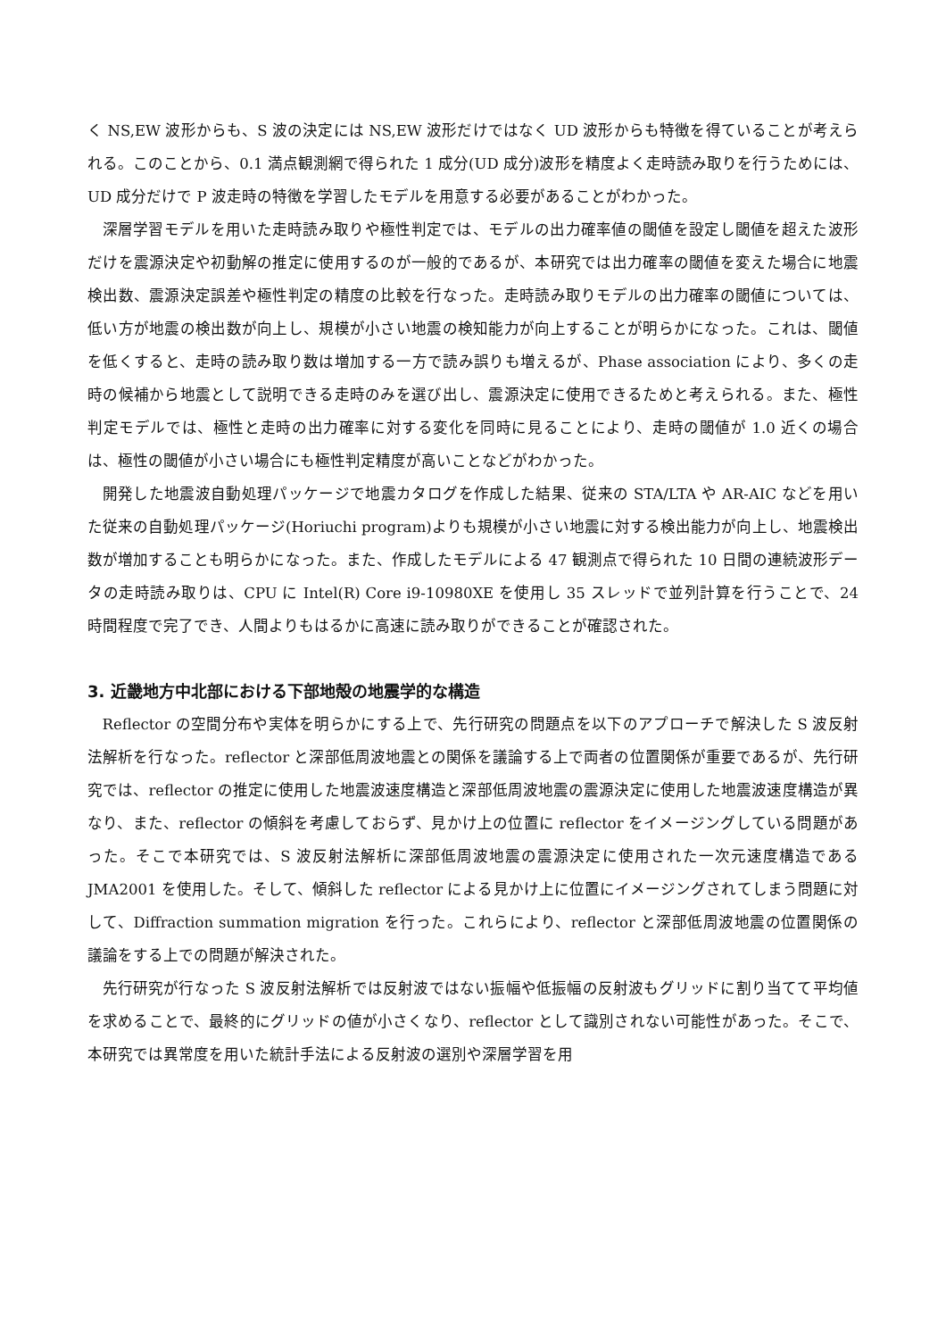く NS,EW 波形からも、S 波の決定には NS,EW 波形だけではなく UD 波形からも特徴を得ていることが考えられる。このことから、0.1 満点観測網で得られた 1 成分(UD 成分)波形を精度よく走時読み取りを行うためには、UD 成分だけで P 波走時の特徴を学習したモデルを用意する必要があることがわかった。
深層学習モデルを用いた走時読み取りや極性判定では、モデルの出力確率値の閾値を設定し閾値を超えた波形だけを震源決定や初動解の推定に使用するのが一般的であるが、本研究では出力確率の閾値を変えた場合に地震検出数、震源決定誤差や極性判定の精度の比較を行なった。走時読み取りモデルの出力確率の閾値については、低い方が地震の検出数が向上し、規模が小さい地震の検知能力が向上することが明らかになった。これは、閾値を低くすると、走時の読み取り数は増加する一方で読み誤りも増えるが、Phase association により、多くの走時の候補から地震として説明できる走時のみを選び出し、震源決定に使用できるためと考えられる。また、極性判定モデルでは、極性と走時の出力確率に対する変化を同時に見ることにより、走時の閾値が 1.0 近くの場合は、極性の閾値が小さい場合にも極性判定精度が高いことなどがわかった。
開発した地震波自動処理パッケージで地震カタログを作成した結果、従来の STA/LTA や AR-AIC などを用いた従来の自動処理パッケージ(Horiuchi program)よりも規模が小さい地震に対する検出能力が向上し、地震検出数が増加することも明らかになった。また、作成したモデルによる 47 観測点で得られた 10 日間の連続波形データの走時読み取りは、CPU に Intel(R) Core i9-10980XE を使用し 35 スレッドで並列計算を行うことで、24 時間程度で完了でき、人間よりもはるかに高速に読み取りができることが確認された。
3. 近畿地方中北部における下部地殻の地震学的な構造
Reflector の空間分布や実体を明らかにする上で、先行研究の問題点を以下のアプローチで解決した S 波反射法解析を行なった。reflector と深部低周波地震との関係を議論する上で両者の位置関係が重要であるが、先行研究では、reflector の推定に使用した地震波速度構造と深部低周波地震の震源決定に使用した地震波速度構造が異なり、また、reflector の傾斜を考慮しておらず、見かけ上の位置に reflector をイメージングしている問題があった。そこで本研究では、S 波反射法解析に深部低周波地震の震源決定に使用された一次元速度構造である JMA2001 を使用した。そして、傾斜した reflector による見かけ上に位置にイメージングされてしまう問題に対して、Diffraction summation migration を行った。これらにより、reflector と深部低周波地震の位置関係の議論をする上での問題が解決された。
先行研究が行なった S 波反射法解析では反射波ではない振幅や低振幅の反射波もグリッドに割り当てて平均値を求めることで、最終的にグリッドの値が小さくなり、reflector として識別されない可能性があった。そこで、本研究では異常度を用いた統計手法による反射波の選別や深層学習を用